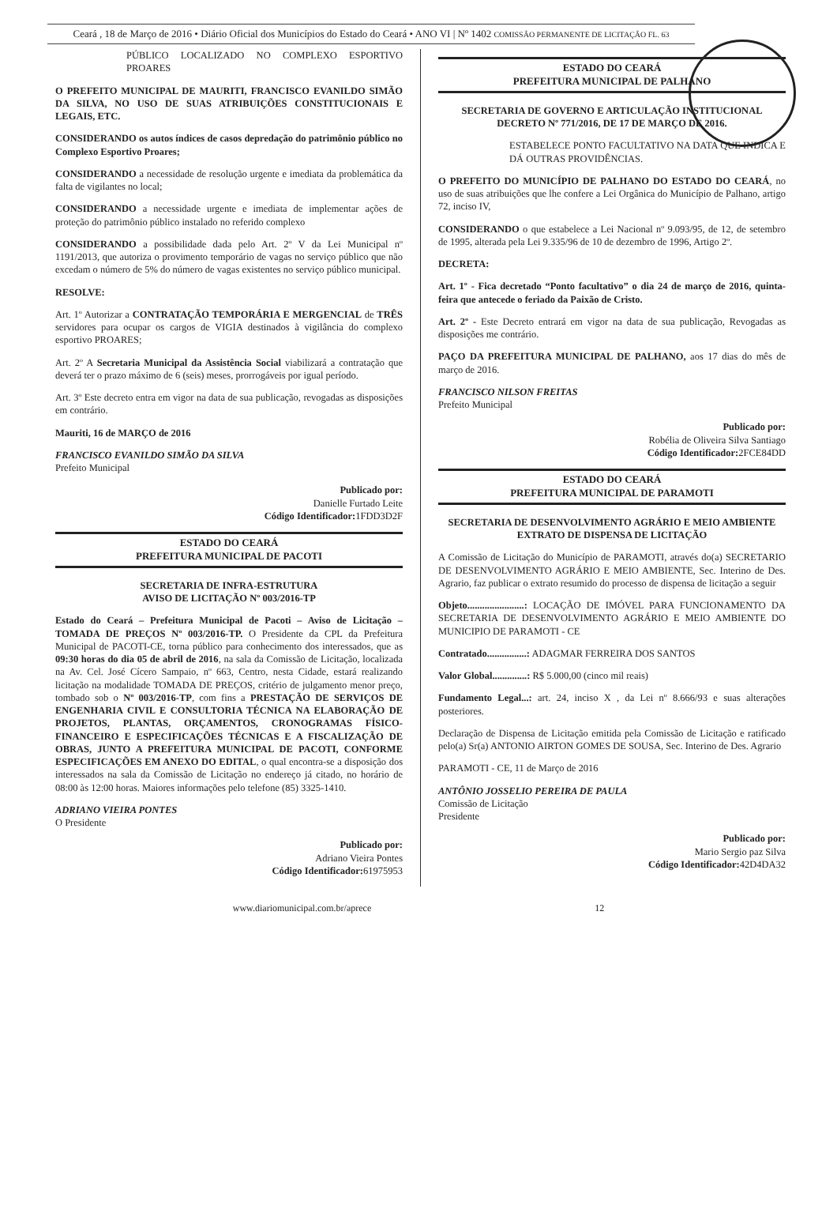Ceará , 18 de Março de 2016 • Diário Oficial dos Municípios do Estado do Ceará • ANO VI | Nº 1402 COMISSÃO PERMANENTE DE LICITAÇÃO FL. 63
PÚBLICO LOCALIZADO NO COMPLEXO ESPORTIVO PROARES
O PREFEITO MUNICIPAL DE MAURITI, FRANCISCO EVANILDO SIMÃO DA SILVA, NO USO DE SUAS ATRIBUIÇÕES CONSTITUCIONAIS E LEGAIS, ETC.
CONSIDERANDO os autos índices de casos depredação do patrimônio público no Complexo Esportivo Proares;
CONSIDERANDO a necessidade de resolução urgente e imediata da problemática da falta de vigilantes no local;
CONSIDERANDO a necessidade urgente e imediata de implementar ações de proteção do patrimônio público instalado no referido complexo
CONSIDERANDO a possibilidade dada pelo Art. 2º V da Lei Municipal nº 1191/2013, que autoriza o provimento temporário de vagas no serviço público que não excedam o número de 5% do número de vagas existentes no serviço público municipal.
RESOLVE:
Art. 1º Autorizar a CONTRATAÇÃO TEMPORÁRIA E MERGENCIAL de TRÊS servidores para ocupar os cargos de VIGIA destinados à vigilância do complexo esportivo PROARES;
Art. 2º A Secretaria Municipal da Assistência Social viabilizará a contratação que deverá ter o prazo máximo de 6 (seis) meses, prorrogáveis por igual período.
Art. 3º Este decreto entra em vigor na data de sua publicação, revogadas as disposições em contrário.
Mauriti, 16 de MARÇO de 2016
FRANCISCO EVANILDO SIMÃO DA SILVA
Prefeito Municipal
Publicado por:
Danielle Furtado Leite
Código Identificador: 1FDD3D2F
ESTADO DO CEARÁ
PREFEITURA MUNICIPAL DE PACOTI
SECRETARIA DE INFRA-ESTRUTURA
AVISO DE LICITAÇÃO Nº 003/2016-TP
Estado do Ceará – Prefeitura Municipal de Pacoti – Aviso de Licitação – TOMADA DE PREÇOS Nº 003/2016-TP. O Presidente da CPL da Prefeitura Municipal de PACOTI-CE, torna público para conhecimento dos interessados, que as 09:30 horas do dia 05 de abril de 2016, na sala da Comissão de Licitação, localizada na Av. Cel. José Cícero Sampaio, nº 663, Centro, nesta Cidade, estará realizando licitação na modalidade TOMADA DE PREÇOS, critério de julgamento menor preço, tombado sob o Nº 003/2016-TP, com fins a PRESTAÇÃO DE SERVIÇOS DE ENGENHARIA CIVIL E CONSULTORIA TÉCNICA NA ELABORAÇÃO DE PROJETOS, PLANTAS, ORÇAMENTOS, CRONOGRAMAS FÍSICO-FINANCEIRO E ESPECIFICAÇÕES TÉCNICAS E A FISCALIZAÇÃO DE OBRAS, JUNTO A PREFEITURA MUNICIPAL DE PACOTI, CONFORME ESPECIFICAÇÕES EM ANEXO DO EDITAL, o qual encontra-se a disposição dos interessados na sala da Comissão de Licitação no endereço já citado, no horário de 08:00 às 12:00 horas. Maiores informações pelo telefone (85) 3325-1410.
ADRIANO VIEIRA PONTES
O Presidente
Publicado por:
Adriano Vieira Pontes
Código Identificador: 61975953
ESTADO DO CEARÁ
PREFEITURA MUNICIPAL DE PALHANO
SECRETARIA DE GOVERNO E ARTICULAÇÃO INSTITUCIONAL
DECRETO Nº 771/2016, DE 17 DE MARÇO DE 2016.
ESTABELECE PONTO FACULTATIVO NA DATA QUE INDICA E DÁ OUTRAS PROVIDÊNCIAS.
O PREFEITO DO MUNICÍPIO DE PALHANO DO ESTADO DO CEARÁ, no uso de suas atribuições que lhe confere a Lei Orgânica do Município de Palhano, artigo 72, inciso IV,
CONSIDERANDO o que estabelece a Lei Nacional nº 9.093/95, de 12, de setembro de 1995, alterada pela Lei 9.335/96 de 10 de dezembro de 1996, Artigo 2º.
DECRETA:
Art. 1º - Fica decretado “Ponto facultativo” o dia 24 de março de 2016, quinta-feira que antecede o feriado da Paixão de Cristo.
Art. 2º - Este Decreto entrará em vigor na data de sua publicação, Revogadas as disposições me contrário.
PAÇO DA PREFEITURA MUNICIPAL DE PALHANO, aos 17 dias do mês de março de 2016.
FRANCISCO NILSON FREITAS
Prefeito Municipal
Publicado por:
Robélia de Oliveira Silva Santiago
Código Identificador: 2FCE84DD
ESTADO DO CEARÁ
PREFEITURA MUNICIPAL DE PARAMOTI
SECRETARIA DE DESENVOLVIMENTO AGRÁRIO E MEIO AMBIENTE
EXTRATO DE DISPENSA DE LICITAÇÃO
A Comissão de Licitação do Município de PARAMOTI, através do(a) SECRETARIO DE DESENVOLVIMENTO AGRÁRIO E MEIO AMBIENTE, Sec. Interino de Des. Agrario, faz publicar o extrato resumido do processo de dispensa de licitação a seguir
Objeto.......................: LOCAÇÃO DE IMÓVEL PARA FUNCIONAMENTO DA SECRETARIA DE DESENVOLVIMENTO AGRÁRIO E MEIO AMBIENTE DO MUNICIPIO DE PARAMOTI - CE
Contratado................: ADAGMAR FERREIRA DOS SANTOS
Valor Global..............: R$ 5.000,00 (cinco mil reais)
Fundamento Legal...: art. 24, inciso X , da Lei nº 8.666/93 e suas alterações posteriores.
Declaração de Dispensa de Licitação emitida pela Comissão de Licitação e ratificado pelo(a) Sr(a) ANTONIO AIRTON GOMES DE SOUSA, Sec. Interino de Des. Agrario
PARAMOTI - CE, 11 de Março de 2016
ANTÔNIO JOSSELIO PEREIRA DE PAULA
Comissão de Licitação
Presidente
Publicado por:
Mario Sergio paz Silva
Código Identificador: 42D4DA32
www.diariomunicipal.com.br/aprece 12